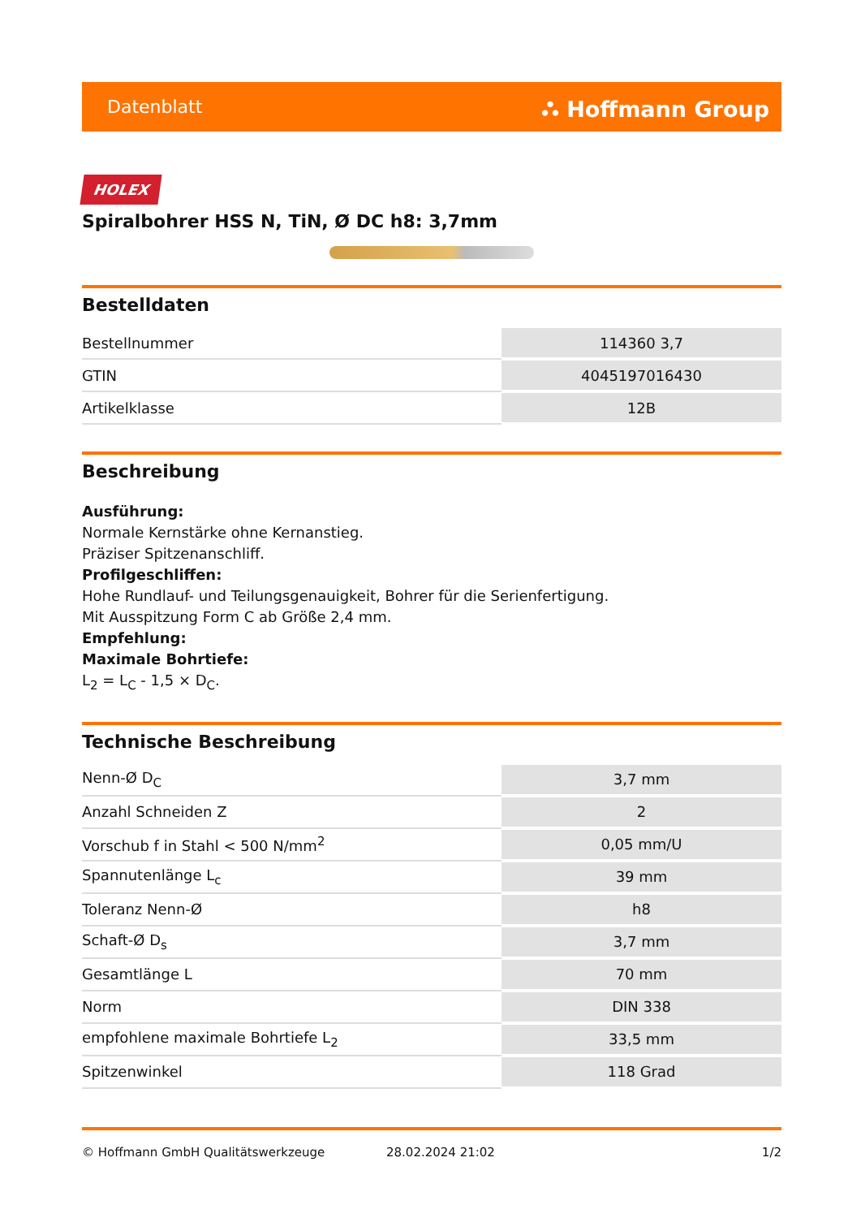Datenblatt ⛬ Hoffmann Group
HOLEX
Spiralbohrer HSS N, TiN, Ø DC h8: 3,7mm
Bestelldaten
| Bestellnummer | 114360 3,7 |
| GTIN | 4045197016430 |
| Artikelklasse | 12B |
Beschreibung
Ausführung:
Normale Kernstärke ohne Kernanstieg.
Präziser Spitzenanschliff.
Profilgeschliffen:
Hohe Rundlauf- und Teilungsgenauigkeit, Bohrer für die Serienfertigung.
Mit Ausspitzung Form C ab Größe 2,4 mm.
Empfehlung:
Maximale Bohrtiefe:
L<sub>2</sub> = L<sub>C</sub> - 1,5 × D<sub>C</sub>.
Technische Beschreibung
| Nenn-Ø D<sub>C</sub> | 3,7 mm |
| Anzahl Schneiden Z | 2 |
| Vorschub f in Stahl < 500 N/mm<sup>2</sup> | 0,05 mm/U |
| Spannutenlänge L<sub>c</sub> | 39 mm |
| Toleranz Nenn-Ø | h8 |
| Schaft-Ø D<sub>s</sub> | 3,7 mm |
| Gesamtlänge L | 70 mm |
| Norm | DIN 338 |
| empfohlene maximale Bohrtiefe L<sub>2</sub> | 33,5 mm |
| Spitzenwinkel | 118 Grad |
© Hoffmann GmbH Qualitätswerkzeuge 28.02.2024 21:02 1/2